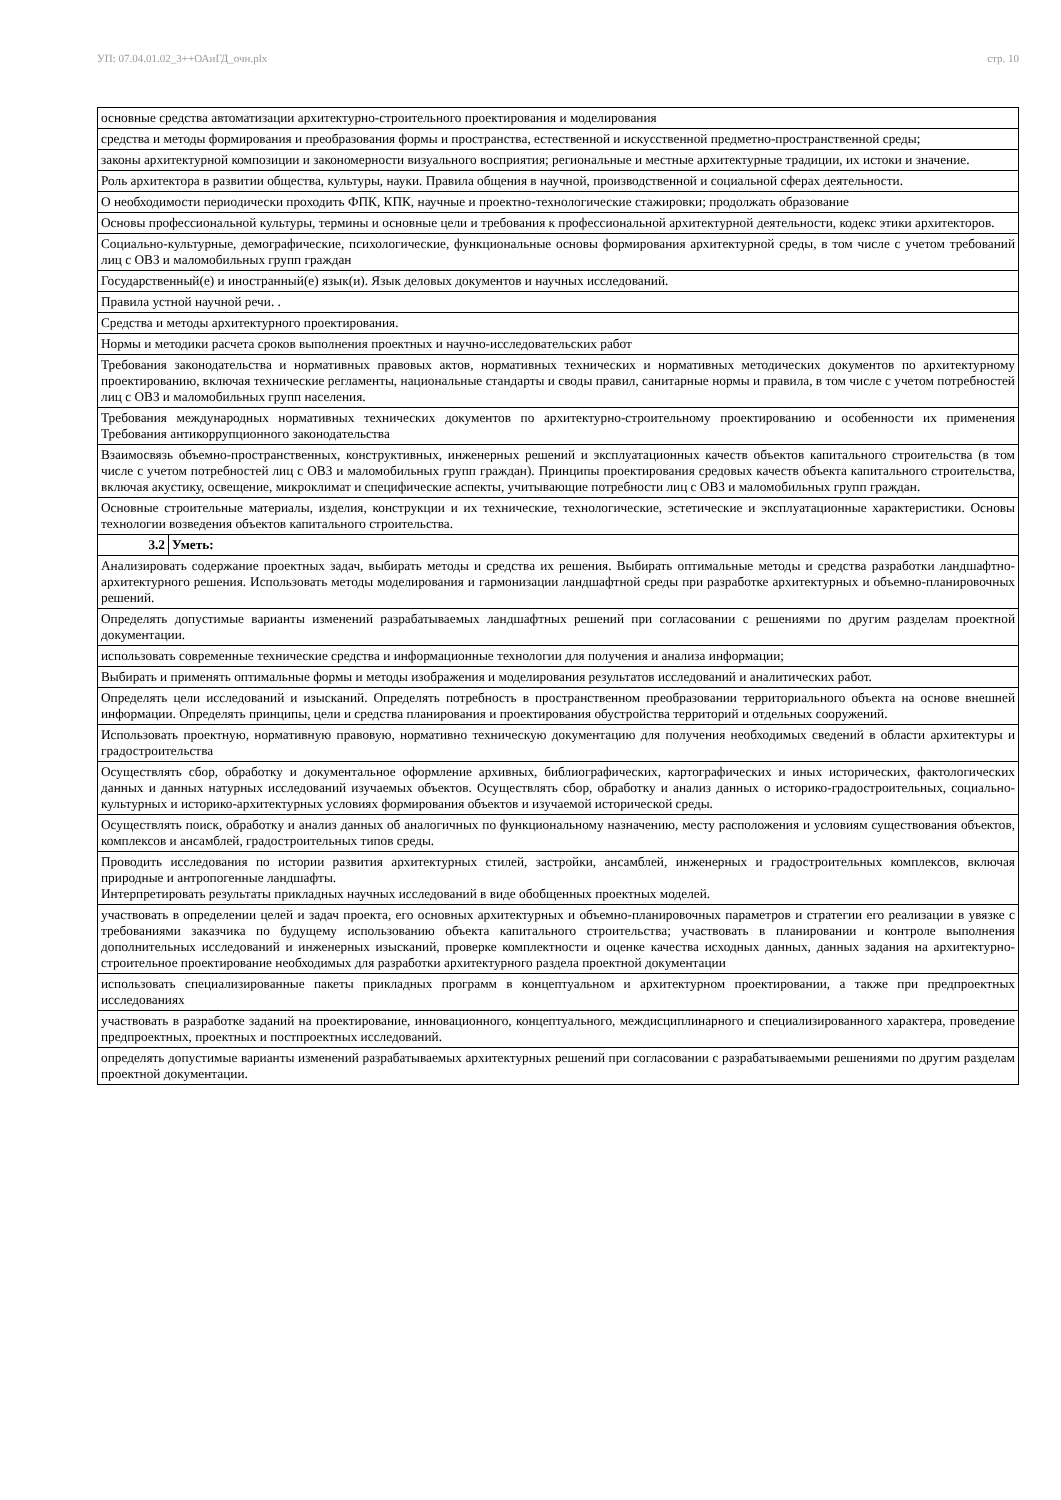УП: 07.04.01.02_3++ОАиГД_очн.plx стр. 10
| основные средства автоматизации архитектурно-строительного проектирования и моделирования | |
| средства и методы формирования и преобразования формы и пространства, естественной и искусственной предметно-пространственной среды; | |
| законы архитектурной композиции и закономерности визуального восприятия; региональные и местные архитектурные традиции, их истоки и значение. | |
| Роль архитектора в развитии общества, культуры, науки. Правила общения в научной, производственной и социальной сферах деятельности. | |
| О необходимости периодически проходить ФПК, КПК, научные и проектно-технологические стажировки; продолжать образование | |
| Основы профессиональной культуры, термины и основные цели и требования к профессиональной архитектурной деятельности, кодекс этики архитекторов. | |
| Социально-культурные, демографические, психологические, функциональные основы формирования архитектурной среды, в том числе с учетом требований лиц с ОВЗ и маломобильных групп граждан | |
| Государственный(е) и иностранный(е) язык(и). Язык деловых документов и научных исследований. | |
| Правила устной научной речи. . | |
| Средства и методы архитектурного проектирования. | |
| Нормы и методики расчета сроков выполнения проектных и научно-исследовательских работ | |
| Требования законодательства и нормативных правовых актов, нормативных технических и нормативных методических документов по архитектурному проектированию, включая технические регламенты, национальные стандарты и своды правил, санитарные нормы и правила, в том числе с учетом потребностей лиц с ОВЗ и маломобильных групп населения. | |
| Требования международных нормативных технических документов по архитектурно-строительному проектированию и особенности их применения Требования антикоррупционного законодательства | |
| Взаимосвязь объемно-пространственных, конструктивных, инженерных решений и эксплуатационных качеств объектов капитального строительства (в том числе с учетом потребностей лиц с ОВЗ и маломобильных групп граждан). Принципы проектирования средовых качеств объекта капитального строительства, включая акустику, освещение, микроклимат и специфические аспекты, учитывающие потребности лиц с ОВЗ и маломобильных групп граждан. | |
| Основные строительные материалы, изделия, конструкции и их технические, технологические, эстетические и эксплуатационные характеристики. Основы технологии возведения объектов капитального строительства. | |
| 3.2 | Уметь: |
| Анализировать содержание проектных задач, выбирать методы и средства их решения. Выбирать оптимальные методы и средства разработки ландшафтно-архитектурного решения. Использовать методы моделирования и гармонизации ландшафтной среды при разработке архитектурных и объемно-планировочных решений. | |
| Определять допустимые варианты изменений разрабатываемых ландшафтных решений при согласовании с решениями по другим разделам проектной документации. | |
| использовать современные технические средства и информационные технологии для получения и анализа информации; | |
| Выбирать и применять оптимальные формы и методы изображения и моделирования результатов исследований и аналитических работ. | |
| Определять цели исследований и изысканий. Определять потребность в пространственном преобразовании территориального объекта на основе внешней информации. Определять принципы, цели и средства планирования и проектирования обустройства территорий и отдельных сооружений. | |
| Использовать проектную, нормативную правовую, нормативно техническую документацию для получения необходимых сведений в области архитектуры и градостроительства | |
| Осуществлять сбор, обработку и документальное оформление архивных, библиографических, картографических и иных исторических, фактологических данных и данных натурных исследований изучаемых объектов. Осуществлять сбор, обработку и анализ данных о историко-градостроительных, социально-культурных и историко-архитектурных условиях формирования объектов и изучаемой исторической среды. | |
| Осуществлять поиск, обработку и анализ данных об аналогичных по функциональному назначению, месту расположения и условиям существования объектов, комплексов и ансамблей, градостроительных типов среды. | |
| Проводить исследования по истории развития архитектурных стилей, застройки, ансамблей, инженерных и градостроительных комплексов, включая природные и антропогенные ландшафты. Интерпретировать результаты прикладных научных исследований в виде обобщенных проектных моделей. | |
| участвовать в определении целей и задач проекта, его основных архитектурных и объемно-планировочных параметров и стратегии его реализации в увязке с требованиями заказчика по будущему использованию объекта капитального строительства; участвовать в планировании и контроле выполнения дополнительных исследований и инженерных изысканий, проверке комплектности и оценке качества исходных данных, данных задания на архитектурно-строительное проектирование необходимых для разработки архитектурного раздела проектной документации | |
| использовать специализированные пакеты прикладных программ в концептуальном и архитектурном проектировании, а также при предпроектных исследованиях | |
| участвовать в разработке заданий на проектирование, инновационного, концептуального, междисциплинарного и специализированного характера, проведение предпроектных, проектных и постпроектных исследований. | |
| определять допустимые варианты изменений разрабатываемых архитектурных решений при согласовании с разрабатываемыми решениями по другим разделам проектной документации. | |